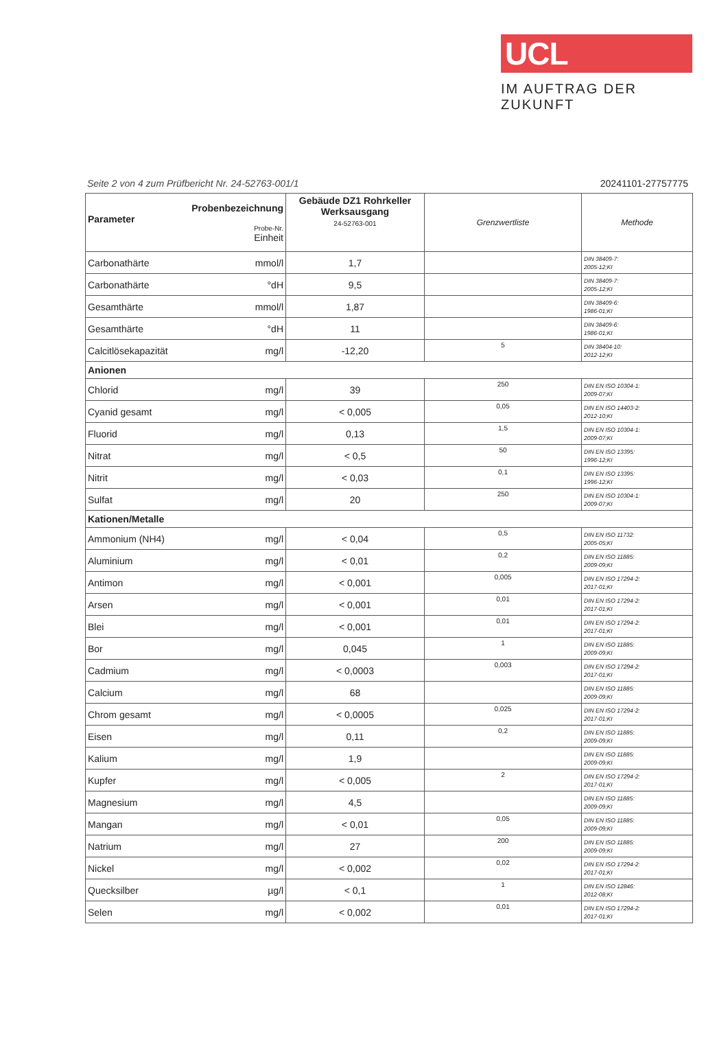UCL
IM AUFTRAG DER ZUKUNFT
Seite 2 von 4 zum Prüfbericht Nr. 24-52763-001/1 20241101-27757775
| Probenbezeichnung Parameter Probe-Nr. Einheit | Gebäude DZ1 Rohrkeller Werksausgang 24-52763-001 | Grenzwertliste | Methode |
| --- | --- | --- | --- |
| Carbonathärte mmol/l | 1,7 | | DIN 38409-7: 2005-12;KI |
| Carbonathärte °dH | 9,5 | | DIN 38409-7: 2005-12;KI |
| Gesamthärte mmol/l | 1,87 | | DIN 38409-6: 1986-01;KI |
| Gesamthärte °dH | 11 | | DIN 38409-6: 1986-01;KI |
| Calcitlösekapazität mg/l | -12,20 | 5 | DIN 38404-10: 2012-12;KI |
| Anionen | | | |
| Chlorid mg/l | 39 | 250 | DIN EN ISO 10304-1: 2009-07;KI |
| Cyanid gesamt mg/l | < 0,005 | 0,05 | DIN EN ISO 14403-2: 2012-10;KI |
| Fluorid mg/l | 0,13 | 1,5 | DIN EN ISO 10304-1: 2009-07;KI |
| Nitrat mg/l | < 0,5 | 50 | DIN EN ISO 13395: 1996-12;KI |
| Nitrit mg/l | < 0,03 | 0,1 | DIN EN ISO 13395: 1996-12;KI |
| Sulfat mg/l | 20 | 250 | DIN EN ISO 10304-1: 2009-07;KI |
| Kationen/Metalle | | | |
| Ammonium (NH4) mg/l | < 0,04 | 0,5 | DIN EN ISO 11732: 2005-05;KI |
| Aluminium mg/l | < 0,01 | 0,2 | DIN EN ISO 11885: 2009-09;KI |
| Antimon mg/l | < 0,001 | 0,005 | DIN EN ISO 17294-2: 2017-01;KI |
| Arsen mg/l | < 0,001 | 0,01 | DIN EN ISO 17294-2: 2017-01;KI |
| Blei mg/l | < 0,001 | 0,01 | DIN EN ISO 17294-2: 2017-01;KI |
| Bor mg/l | 0,045 | 1 | DIN EN ISO 11885: 2009-09;KI |
| Cadmium mg/l | < 0,0003 | 0,003 | DIN EN ISO 17294-2: 2017-01;KI |
| Calcium mg/l | 68 | | DIN EN ISO 11885: 2009-09;KI |
| Chrom gesamt mg/l | < 0,0005 | 0,025 | DIN EN ISO 17294-2: 2017-01;KI |
| Eisen mg/l | 0,11 | 0,2 | DIN EN ISO 11885: 2009-09;KI |
| Kalium mg/l | 1,9 | | DIN EN ISO 11885: 2009-09;KI |
| Kupfer mg/l | < 0,005 | 2 | DIN EN ISO 17294-2: 2017-01;KI |
| Magnesium mg/l | 4,5 | | DIN EN ISO 11885: 2009-09;KI |
| Mangan mg/l | < 0,01 | 0,05 | DIN EN ISO 11885: 2009-09;KI |
| Natrium mg/l | 27 | 200 | DIN EN ISO 11885: 2009-09;KI |
| Nickel mg/l | < 0,002 | 0,02 | DIN EN ISO 17294-2: 2017-01;KI |
| Quecksilber µg/l | < 0,1 | 1 | DIN EN ISO 12846: 2012-08;KI |
| Selen mg/l | < 0,002 | 0,01 | DIN EN ISO 17294-2: 2017-01;KI |